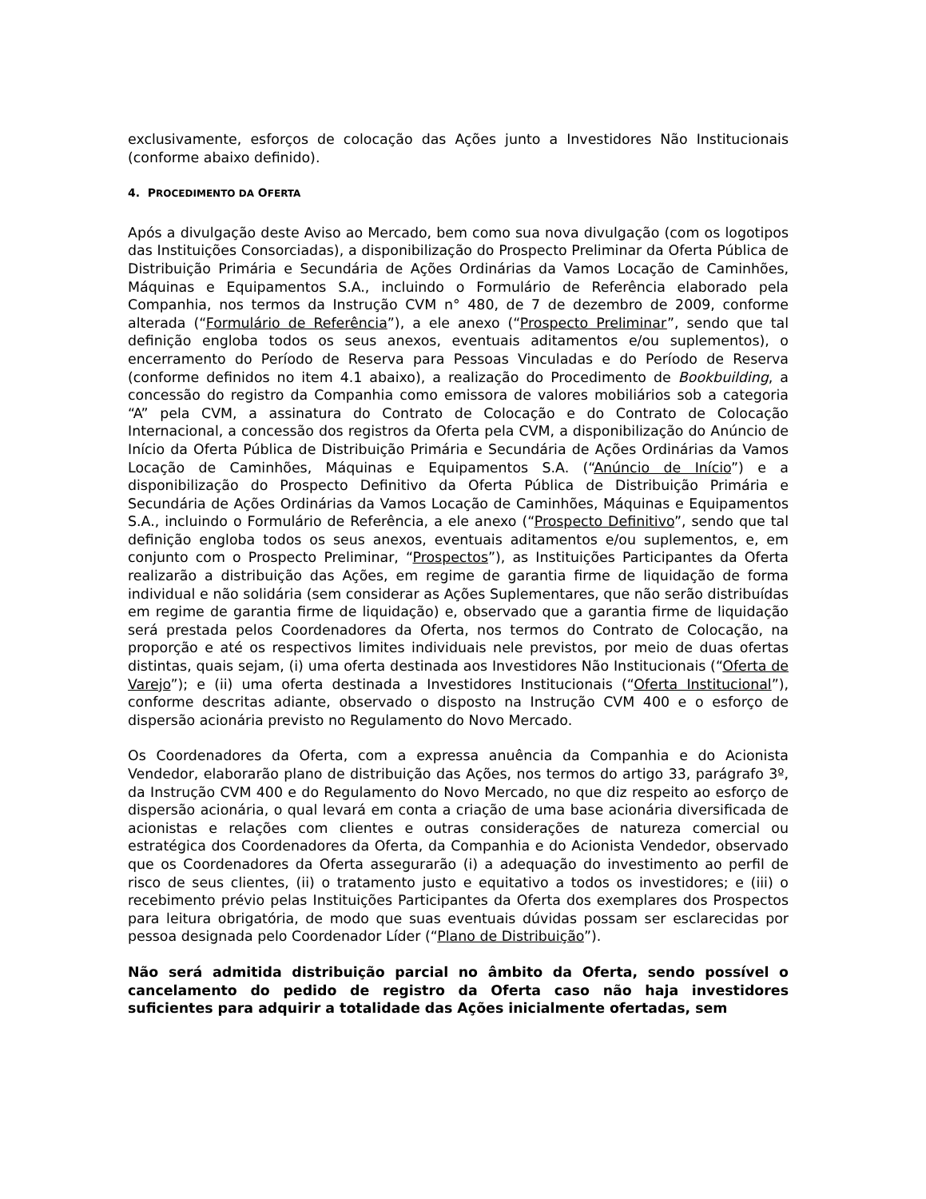exclusivamente, esforços de colocação das Ações junto a Investidores Não Institucionais (conforme abaixo definido).
4. PROCEDIMENTO DA OFERTA
Após a divulgação deste Aviso ao Mercado, bem como sua nova divulgação (com os logotipos das Instituições Consorciadas), a disponibilização do Prospecto Preliminar da Oferta Pública de Distribuição Primária e Secundária de Ações Ordinárias da Vamos Locação de Caminhões, Máquinas e Equipamentos S.A., incluindo o Formulário de Referência elaborado pela Companhia, nos termos da Instrução CVM n° 480, de 7 de dezembro de 2009, conforme alterada (“Formulário de Referência”), a ele anexo (“Prospecto Preliminar”, sendo que tal definição engloba todos os seus anexos, eventuais aditamentos e/ou suplementos), o encerramento do Período de Reserva para Pessoas Vinculadas e do Período de Reserva (conforme definidos no item 4.1 abaixo), a realização do Procedimento de Bookbuilding, a concessão do registro da Companhia como emissora de valores mobiliários sob a categoria “A” pela CVM, a assinatura do Contrato de Colocação e do Contrato de Colocação Internacional, a concessão dos registros da Oferta pela CVM, a disponibilização do Anúncio de Início da Oferta Pública de Distribuição Primária e Secundária de Ações Ordinárias da Vamos Locação de Caminhões, Máquinas e Equipamentos S.A. (“Anúncio de Início”) e a disponibilização do Prospecto Definitivo da Oferta Pública de Distribuição Primária e Secundária de Ações Ordinárias da Vamos Locação de Caminhões, Máquinas e Equipamentos S.A., incluindo o Formulário de Referência, a ele anexo (“Prospecto Definitivo”, sendo que tal definição engloba todos os seus anexos, eventuais aditamentos e/ou suplementos, e, em conjunto com o Prospecto Preliminar, “Prospectos”), as Instituições Participantes da Oferta realizarão a distribuição das Ações, em regime de garantia firme de liquidação de forma individual e não solidária (sem considerar as Ações Suplementares, que não serão distribuídas em regime de garantia firme de liquidação) e, observado que a garantia firme de liquidação será prestada pelos Coordenadores da Oferta, nos termos do Contrato de Colocação, na proporção e até os respectivos limites individuais nele previstos, por meio de duas ofertas distintas, quais sejam, (i) uma oferta destinada aos Investidores Não Institucionais (“Oferta de Varejo”); e (ii) uma oferta destinada a Investidores Institucionais (“Oferta Institucional”), conforme descritas adiante, observado o disposto na Instrução CVM 400 e o esforço de dispersão acionária previsto no Regulamento do Novo Mercado.
Os Coordenadores da Oferta, com a expressa anuência da Companhia e do Acionista Vendedor, elaborarão plano de distribuição das Ações, nos termos do artigo 33, parágrafo 3º, da Instrução CVM 400 e do Regulamento do Novo Mercado, no que diz respeito ao esforço de dispersão acionária, o qual levará em conta a criação de uma base acionária diversificada de acionistas e relações com clientes e outras considerações de natureza comercial ou estratégica dos Coordenadores da Oferta, da Companhia e do Acionista Vendedor, observado que os Coordenadores da Oferta assegurarão (i) a adequação do investimento ao perfil de risco de seus clientes, (ii) o tratamento justo e equitativo a todos os investidores; e (iii) o recebimento prévio pelas Instituições Participantes da Oferta dos exemplares dos Prospectos para leitura obrigatória, de modo que suas eventuais dúvidas possam ser esclarecidas por pessoa designada pelo Coordenador Líder (“Plano de Distribuição”).
Não será admitida distribuição parcial no âmbito da Oferta, sendo possível o cancelamento do pedido de registro da Oferta caso não haja investidores suficientes para adquirir a totalidade das Ações inicialmente ofertadas, sem